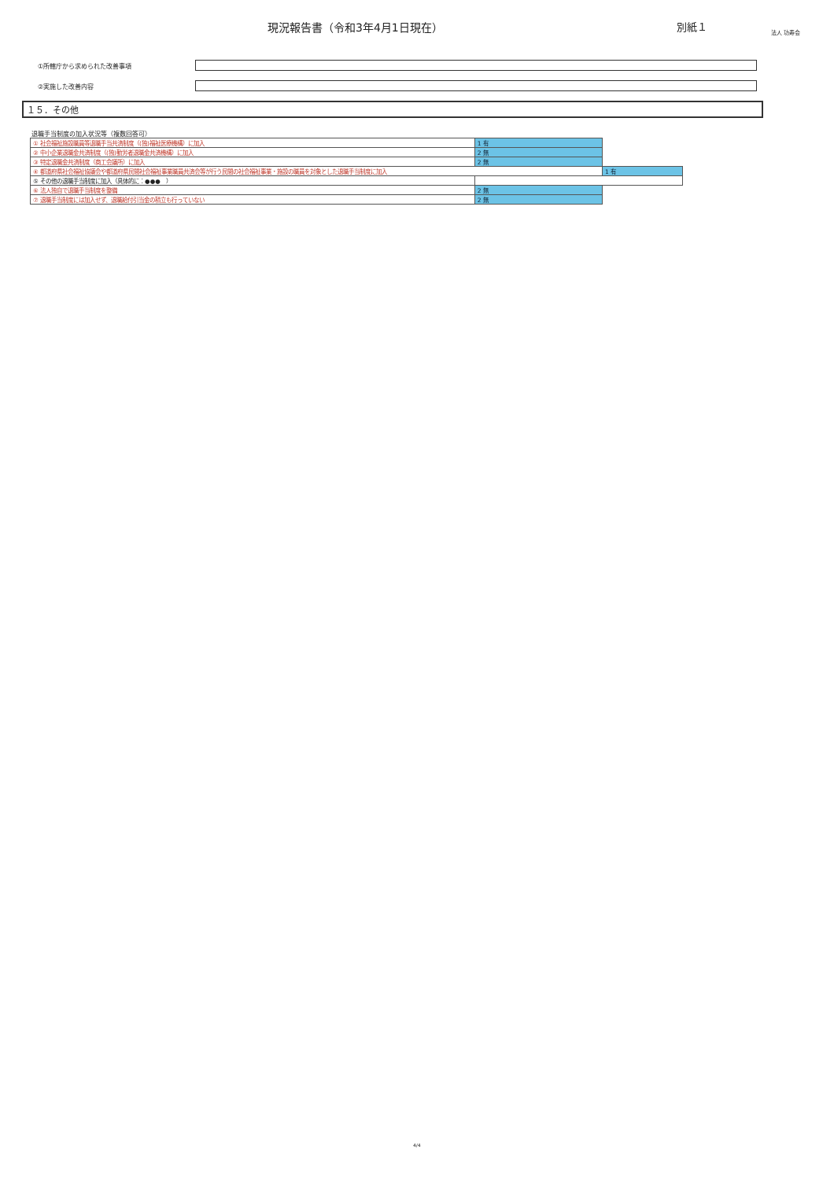現況報告書（令和3年4月1日現在） 別紙１
法人 功寿会
①所轄庁から求められた改善事項
②実施した改善内容
１５．その他
退職手当制度の加入状況等（複数回答可）
| ① 社会福祉施設職員等退職手当共済制度（(独)福祉医療機構）に加入 | 1 有 | |
| ② 中小企業退職金共済制度（(独)勤労者退職金共済機構）に加入 | 2 無 | |
| ③ 特定退職金共済制度（商工会議所）に加入 | 2 無 | |
| ④ 都道府県社会福祉協議会や都道府県民間社会福祉事業職員共済会等が行う民間の社会福祉事業・施設の職員を対象とした退職手当制度に加入 | | 1 有 |
| ⑤ その他の退職手当制度に加入（具体的に：●●● ） | | |
| ⑥ 法人独自で退職手当制度を整備 | 2 無 | |
| ⑦ 退職手当制度には加入せず、退職給付引当金の積立も行っていない | 2 無 | |
4/4